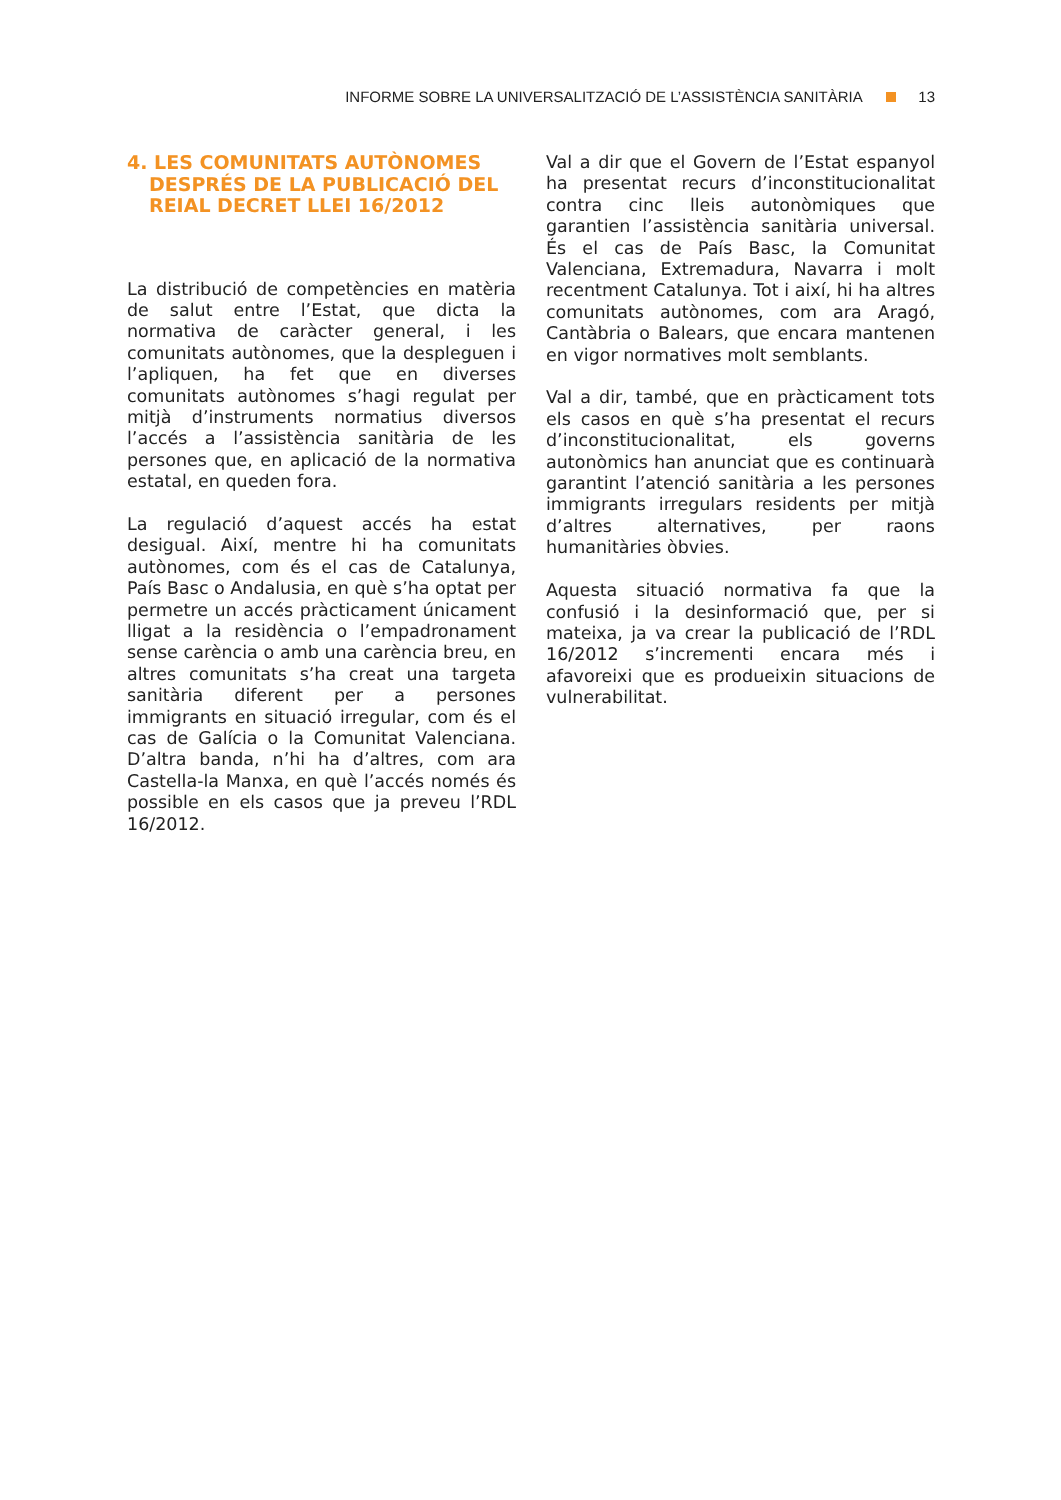INFORME SOBRE LA UNIVERSALITZACIÓ DE L’ASSISTÈNCIA SANITÀRIA 13
4. LES COMUNITATS AUTÒNOMES DESPRÉS DE LA PUBLICACIÓ DEL REIAL DECRET LLEI 16/2012
La distribució de competències en matèria de salut entre l’Estat, que dicta la normativa de caràcter general, i les comunitats autònomes, que la despleguen i l’apliquen, ha fet que en diverses comunitats autònomes s’hagi regulat per mitjà d’instruments normatius diversos l’accés a l’assistència sanitària de les persones que, en aplicació de la normativa estatal, en queden fora.
La regulació d’aquest accés ha estat desigual. Així, mentre hi ha comunitats autònomes, com és el cas de Catalunya, País Basc o Andalusia, en què s’ha optat per permetre un accés pràcticament únicament lligat a la residència o l’empadronament sense carència o amb una carència breu, en altres comunitats s’ha creat una targeta sanitària diferent per a persones immigrants en situació irregular, com és el cas de Galícia o la Comunitat Valenciana. D’altra banda, n’hi ha d’altres, com ara Castella-la Manxa, en què l’accés només és possible en els casos que ja preveu l’RDL 16/2012.
Val a dir que el Govern de l’Estat espanyol ha presentat recurs d’inconstitucionalitat contra cinc lleis autonòmiques que garantien l’assistència sanitària universal. És el cas de País Basc, la Comunitat Valenciana, Extremadura, Navarra i molt recentment Catalunya. Tot i així, hi ha altres comunitats autònomes, com ara Aragó, Cantàbria o Balears, que encara mantenen en vigor normatives molt semblants.
Val a dir, també, que en pràcticament tots els casos en què s’ha presentat el recurs d’inconstitucionalitat, els governs autonòmics han anunciat que es continuarà garantint l’atenció sanitària a les persones immigrants irregulars residents per mitjà d’altres alternatives, per raons humanitàries òbvies.
Aquesta situació normativa fa que la confusió i la desinformació que, per si mateixa, ja va crear la publicació de l’RDL 16/2012 s’incrementi encara més i afavoreixi que es produeixin situacions de vulnerabilitat.